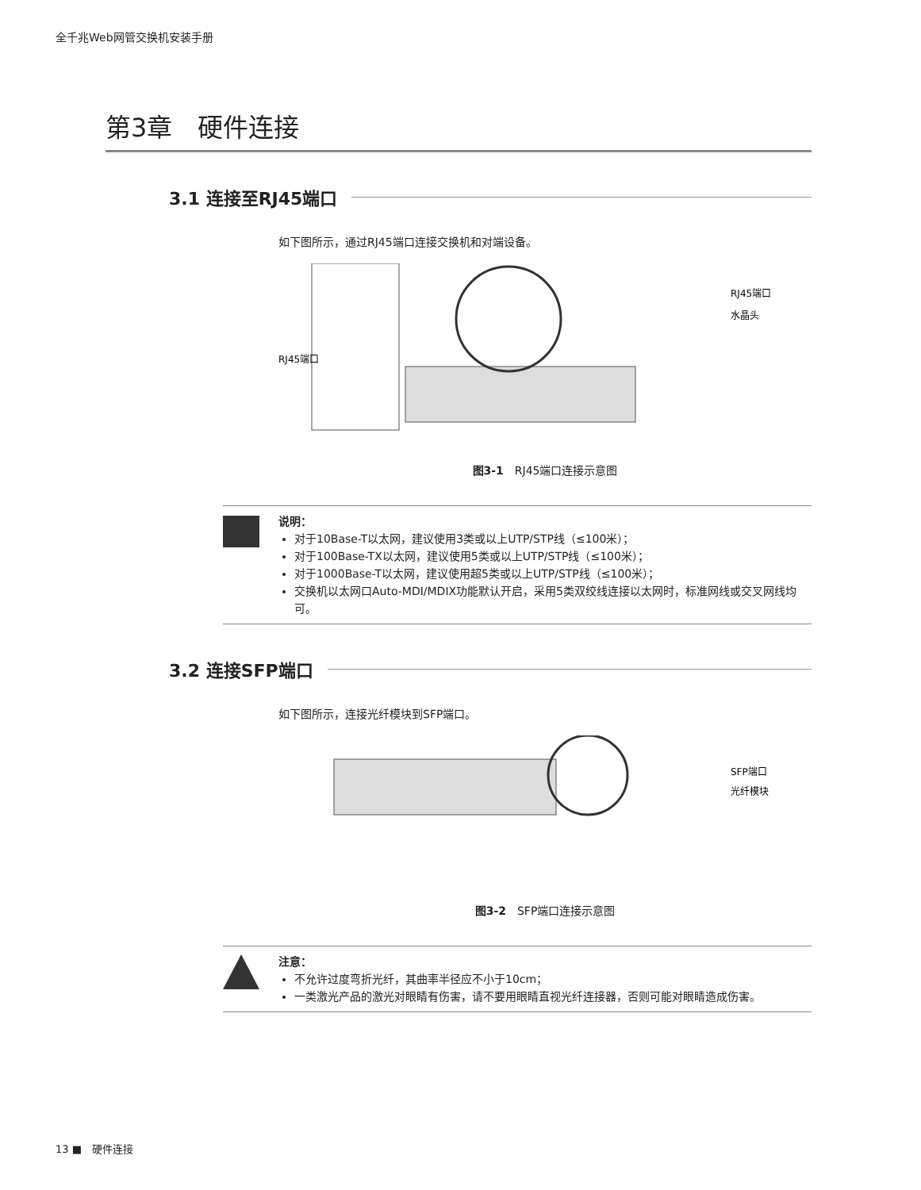全千兆Web网管交换机安装手册
第3章　硬件连接
3.1 连接至RJ45端口
如下图所示，通过RJ45端口连接交换机和对端设备。
RJ45端口
RJ45端口
水晶头
图3-1　RJ45端口连接示意图
说明：
对于10Base-T以太网，建议使用3类或以上UTP/STP线（≤100米）；
对于100Base-TX以太网，建议使用5类或以上UTP/STP线（≤100米）；
对于1000Base-T以太网，建议使用超5类或以上UTP/STP线（≤100米）；
交换机以太网口Auto-MDI/MDIX功能默认开启，采用5类双绞线连接以太网时，标准网线或交叉网线均可。
3.2 连接SFP端口
如下图所示，连接光纤模块到SFP端口。
SFP端口
光纤模块
图3-2　SFP端口连接示意图
注意：
不允许过度弯折光纤，其曲率半径应不小于10cm；
一类激光产品的激光对眼睛有伤害，请不要用眼睛直视光纤连接器，否则可能对眼睛造成伤害。
13 ■　硬件连接